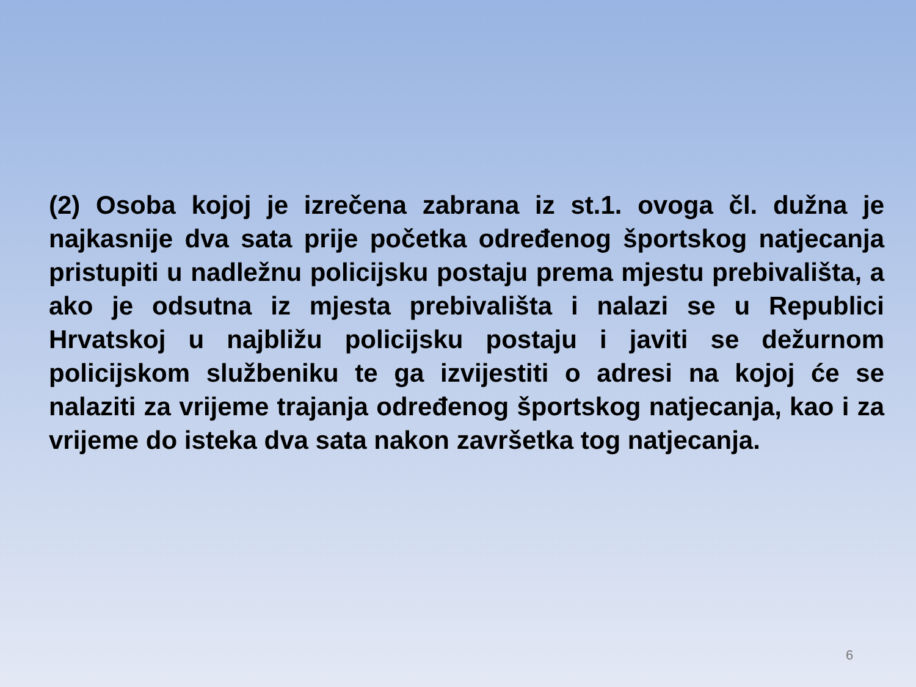(2) Osoba kojoj je izrečena zabrana iz st.1. ovoga čl. dužna je najkasnije dva sata prije početka određenog športskog natjecanja pristupiti u nadležnu policijsku postaju prema mjestu prebivališta, a ako je odsutna iz mjesta prebivališta i nalazi se u Republici Hrvatskoj u najbližu policijsku postaju i javiti se dežurnom policijskom službeniku te ga izvijestiti o adresi na kojoj će se nalaziti za vrijeme trajanja određenog športskog natjecanja, kao i za vrijeme do isteka dva sata nakon završetka tog natjecanja.
6